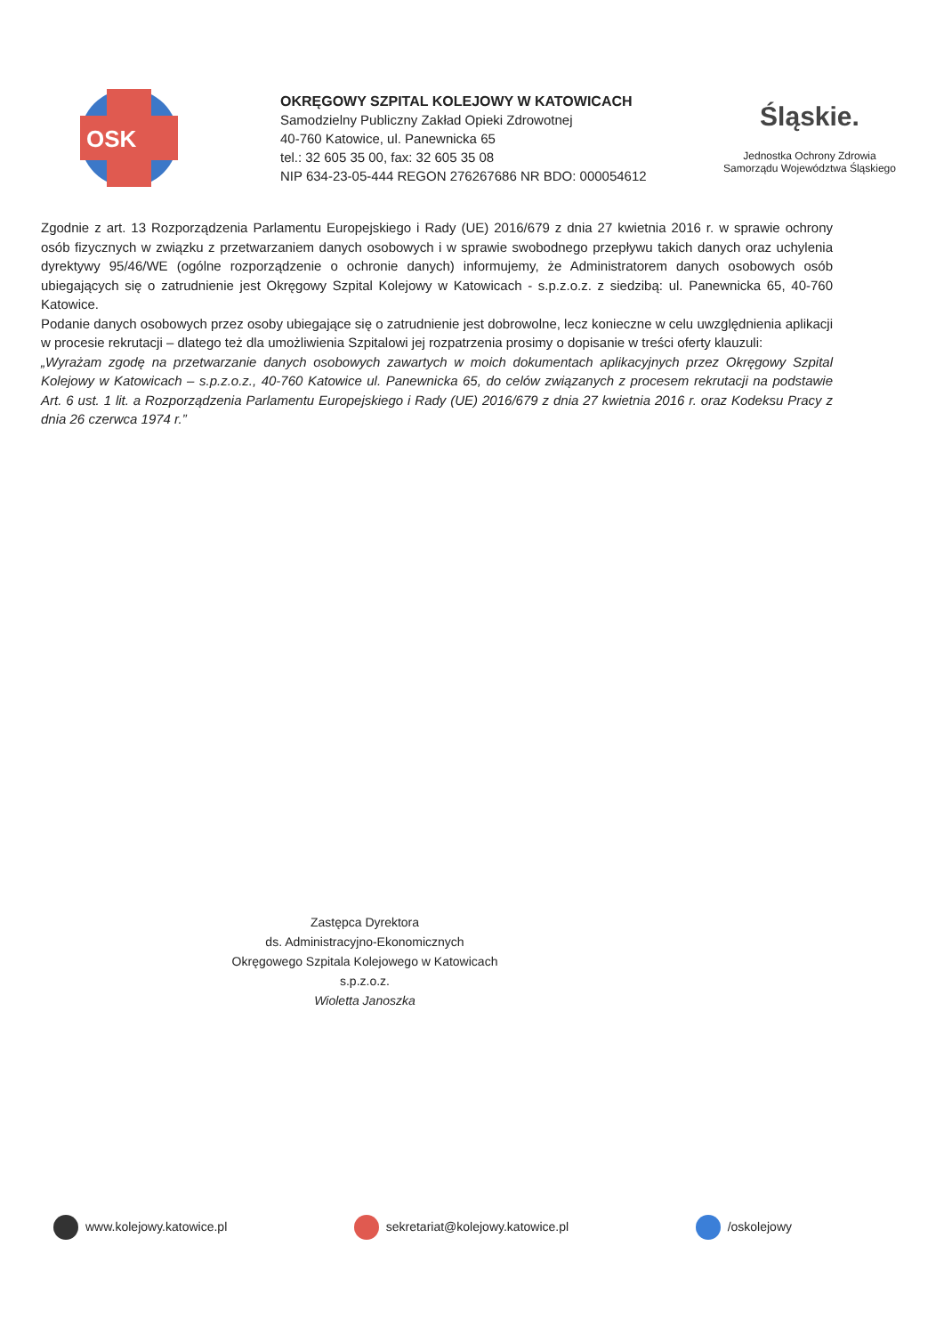OSK
OKRĘGOWY SZPITAL KOLEJOWY W KATOWICACH
Samodzielny Publiczny Zakład Opieki Zdrowotnej
40-760 Katowice, ul. Panewnicka 65
tel.: 32 605 35 00, fax: 32 605 35 08
NIP 634-23-05-444 REGON 276267686 NR BDO: 000054612
Śląskie.
Jednostka Ochrony Zdrowia
Samorządu Województwa Śląskiego
Zgodnie z art. 13 Rozporządzenia Parlamentu Europejskiego i Rady (UE) 2016/679 z dnia 27 kwietnia 2016 r. w sprawie ochrony osób fizycznych w związku z przetwarzaniem danych osobowych i w sprawie swobodnego przepływu takich danych oraz uchylenia dyrektywy 95/46/WE (ogólne rozporządzenie o ochronie danych) informujemy, że Administratorem danych osobowych osób ubiegających się o zatrudnienie jest Okręgowy Szpital Kolejowy w Katowicach - s.p.z.o.z. z siedzibą: ul. Panewnicka 65, 40-760 Katowice.
Podanie danych osobowych przez osoby ubiegające się o zatrudnienie jest dobrowolne, lecz konieczne w celu uwzględnienia aplikacji w procesie rekrutacji – dlatego też dla umożliwienia Szpitalowi jej rozpatrzenia prosimy o dopisanie w treści oferty klauzuli:
„Wyrażam zgodę na przetwarzanie danych osobowych zawartych w moich dokumentach aplikacyjnych przez Okręgowy Szpital Kolejowy w Katowicach – s.p.z.o.z., 40-760 Katowice ul. Panewnicka 65, do celów związanych z procesem rekrutacji na podstawie Art. 6 ust. 1 lit. a Rozporządzenia Parlamentu Europejskiego i Rady (UE) 2016/679 z dnia 27 kwietnia 2016 r. oraz Kodeksu Pracy z dnia 26 czerwca 1974 r.”
Zastępca Dyrektora
ds. Administracyjno-Ekonomicznych
Okręgowego Szpitala Kolejowego w Katowicach s.p.z.o.z.
Wioletta Janoszka
www.kolejowy.katowice.pl sekretariat@kolejowy.katowice.pl /oskolejowy